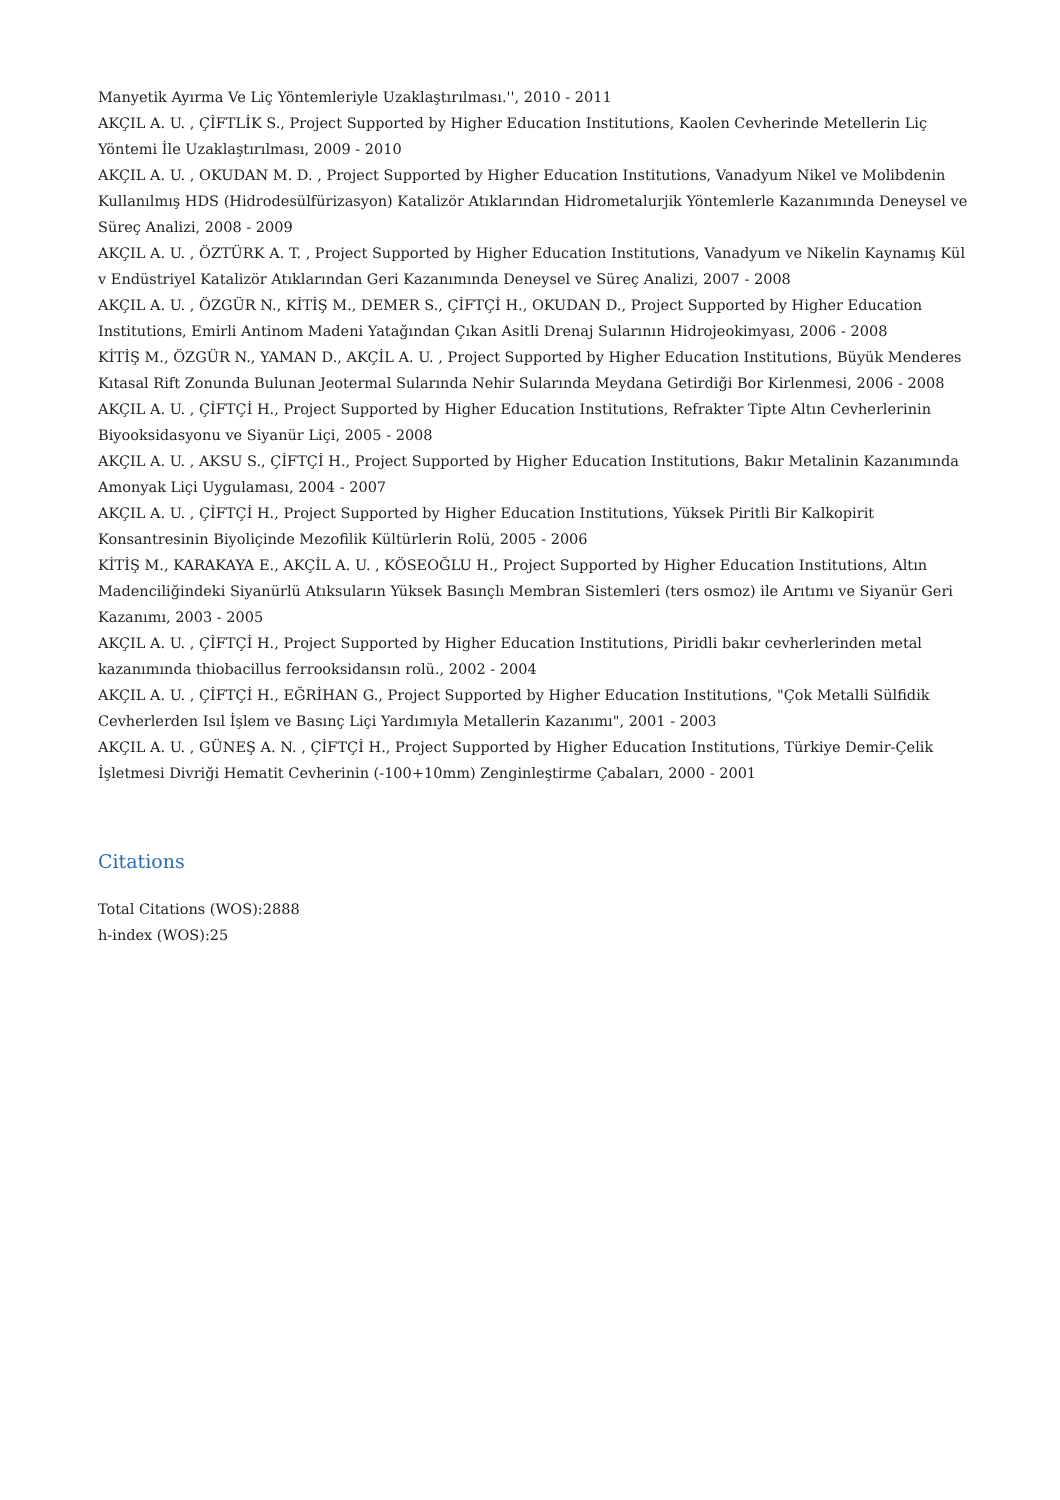Manyetik Ayırma Ve Liç Yöntemleriyle Uzaklaştırılması.'', 2010 - 2011
AKÇIL A. U. , ÇİFTLİK S., Project Supported by Higher Education Institutions, Kaolen Cevherinde Metellerin Liç Yöntemi İle Uzaklaştırılması, 2009 - 2010
AKÇIL A. U. , OKUDAN M. D. , Project Supported by Higher Education Institutions, Vanadyum Nikel ve Molibdenin Kullanılmış HDS (Hidrodesülfürizasyon) Katalizör Atıklarından Hidrometalurjik Yöntemlerle Kazanımında Deneysel ve Süreç Analizi, 2008 - 2009
AKÇIL A. U. , ÖZTÜRK A. T. , Project Supported by Higher Education Institutions, Vanadyum ve Nikelin Kaynamış Kül v Endüstriyel Katalizör Atıklarından Geri Kazanımında Deneysel ve Süreç Analizi, 2007 - 2008
AKÇIL A. U. , ÖZGÜR N., KİTİŞ M., DEMER S., ÇİFTÇİ H., OKUDAN D., Project Supported by Higher Education Institutions, Emirli Antinom Madeni Yatağından Çıkan Asitli Drenaj Sularının Hidrojeokimyası, 2006 - 2008
KİTİŞ M., ÖZGÜR N., YAMAN D., AKÇİL A. U. , Project Supported by Higher Education Institutions, Büyük Menderes Kıtasal Rift Zonunda Bulunan Jeotermal Sularında Nehir Sularında Meydana Getirdiği Bor Kirlenmesi, 2006 - 2008
AKÇIL A. U. , ÇİFTÇİ H., Project Supported by Higher Education Institutions, Refrakter Tipte Altın Cevherlerinin Biyooksidasyonu ve Siyanür Liçi, 2005 - 2008
AKÇIL A. U. , AKSU S., ÇİFTÇİ H., Project Supported by Higher Education Institutions, Bakır Metalinin Kazanımında Amonyak Liçi Uygulaması, 2004 - 2007
AKÇIL A. U. , ÇİFTÇİ H., Project Supported by Higher Education Institutions, Yüksek Piritli Bir Kalkopirit Konsantresinin Biyoliçinde Mezofilik Kültürlerin Rolü, 2005 - 2006
KİTİŞ M., KARAKAYA E., AKÇİL A. U. , KÖSEOĞLU H., Project Supported by Higher Education Institutions, Altın Madenciliğindeki Siyanürlü Atıksuların Yüksek Basınçlı Membran Sistemleri (ters osmoz) ile Arıtımı ve Siyanür Geri Kazanımı, 2003 - 2005
AKÇIL A. U. , ÇİFTÇİ H., Project Supported by Higher Education Institutions, Piridli bakır cevherlerinden metal kazanımında thiobacillus ferrooksidansın rolü., 2002 - 2004
AKÇIL A. U. , ÇİFTÇİ H., EĞRİHAN G., Project Supported by Higher Education Institutions, "Çok Metalli Sülfidik Cevherlerden Isıl İşlem ve Basınç Liçi Yardımıyla Metallerin Kazanımı", 2001 - 2003
AKÇIL A. U. , GÜNEŞ A. N. , ÇİFTÇİ H., Project Supported by Higher Education Institutions, Türkiye Demir-Çelik İşletmesi Divriği Hematit Cevherinin (-100+10mm) Zenginleştirme Çabaları, 2000 - 2001
Citations
Total Citations (WOS):2888
h-index (WOS):25